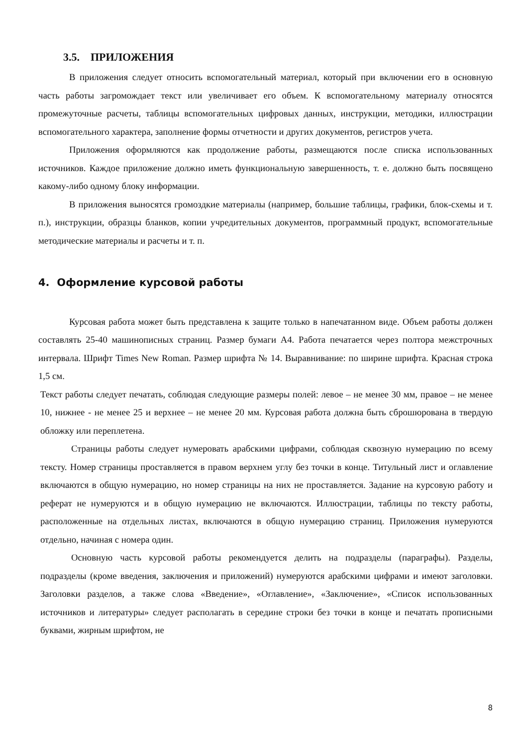3.5. ПРИЛОЖЕНИЯ
В приложения следует относить вспомогательный материал, который при включении его в основную часть работы загромождает текст или увеличивает его объем. К вспомогательному материалу относятся промежуточные расчеты, таблицы вспомогательных цифровых данных, инструкции, методики, иллюстрации вспомогательного характера, заполнение формы отчетности и других документов, регистров учета.
Приложения оформляются как продолжение работы, размещаются после списка использованных источников. Каждое приложение должно иметь функциональную завершенность, т. е. должно быть посвящено какому-либо одному блоку информации.
В приложения выносятся громоздкие материалы (например, большие таблицы, графики, блок-схемы и т. п.), инструкции, образцы бланков, копии учредительных документов, программный продукт, вспомогательные методические материалы и расчеты и т. п.
4. Оформление курсовой работы
Курсовая работа может быть представлена к защите только в напечатанном виде. Объем работы должен составлять 25-40 машинописных страниц. Размер бумаги А4. Работа печатается через полтора межстрочных интервала. Шрифт Times New Roman. Размер шрифта № 14. Выравнивание: по ширине шрифта. Красная строка 1,5 см.
Текст работы следует печатать, соблюдая следующие размеры полей: левое – не менее 30 мм, правое – не менее 10, нижнее - не менее 25 и верхнее – не менее 20 мм. Курсовая работа должна быть сброшюрована в твердую обложку или переплетена.
Страницы работы следует нумеровать арабскими цифрами, соблюдая сквозную нумерацию по всему тексту. Номер страницы проставляется в правом верхнем углу без точки в конце. Титульный лист и оглавление включаются в общую нумерацию, но номер страницы на них не проставляется. Задание на курсовую работу и реферат не нумеруются и в общую нумерацию не включаются. Иллюстрации, таблицы по тексту работы, расположенные на отдельных листах, включаются в общую нумерацию страниц. Приложения нумеруются отдельно, начиная с номера один.
Основную часть курсовой работы рекомендуется делить на подразделы (параграфы). Разделы, подразделы (кроме введения, заключения и приложений) нумеруются арабскими цифрами и имеют заголовки. Заголовки разделов, а также слова «Введение», «Оглавление», «Заключение», «Список использованных источников и литературы» следует располагать в середине строки без точки в конце и печатать прописными буквами, жирным шрифтом, не
8